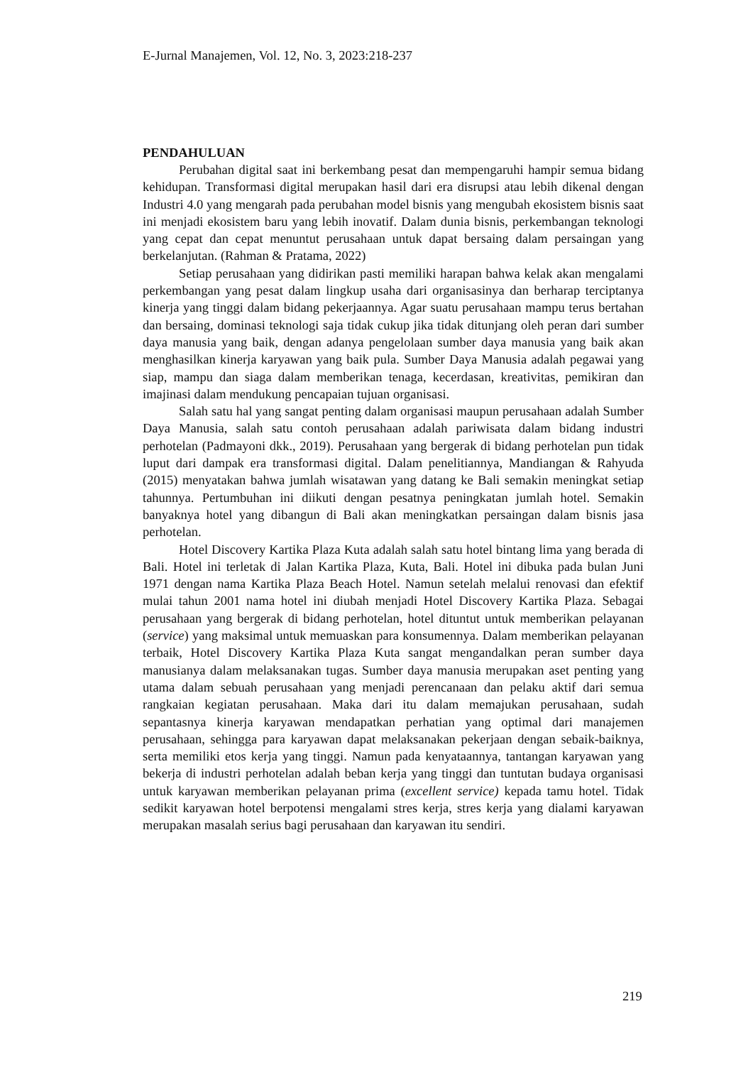E-Jurnal Manajemen, Vol. 12, No. 3, 2023:218-237
PENDAHULUAN
Perubahan digital saat ini berkembang pesat dan mempengaruhi hampir semua bidang kehidupan. Transformasi digital merupakan hasil dari era disrupsi atau lebih dikenal dengan Industri 4.0 yang mengarah pada perubahan model bisnis yang mengubah ekosistem bisnis saat ini menjadi ekosistem baru yang lebih inovatif. Dalam dunia bisnis, perkembangan teknologi yang cepat dan cepat menuntut perusahaan untuk dapat bersaing dalam persaingan yang berkelanjutan. (Rahman & Pratama, 2022)
Setiap perusahaan yang didirikan pasti memiliki harapan bahwa kelak akan mengalami perkembangan yang pesat dalam lingkup usaha dari organisasinya dan berharap terciptanya kinerja yang tinggi dalam bidang pekerjaannya. Agar suatu perusahaan mampu terus bertahan dan bersaing, dominasi teknologi saja tidak cukup jika tidak ditunjang oleh peran dari sumber daya manusia yang baik, dengan adanya pengelolaan sumber daya manusia yang baik akan menghasilkan kinerja karyawan yang baik pula. Sumber Daya Manusia adalah pegawai yang siap, mampu dan siaga dalam memberikan tenaga, kecerdasan, kreativitas, pemikiran dan imajinasi dalam mendukung pencapaian tujuan organisasi.
Salah satu hal yang sangat penting dalam organisasi maupun perusahaan adalah Sumber Daya Manusia, salah satu contoh perusahaan adalah pariwisata dalam bidang industri perhotelan (Padmayoni dkk., 2019). Perusahaan yang bergerak di bidang perhotelan pun tidak luput dari dampak era transformasi digital. Dalam penelitiannya, Mandiangan & Rahyuda (2015) menyatakan bahwa jumlah wisatawan yang datang ke Bali semakin meningkat setiap tahunnya. Pertumbuhan ini diikuti dengan pesatnya peningkatan jumlah hotel. Semakin banyaknya hotel yang dibangun di Bali akan meningkatkan persaingan dalam bisnis jasa perhotelan.
Hotel Discovery Kartika Plaza Kuta adalah salah satu hotel bintang lima yang berada di Bali. Hotel ini terletak di Jalan Kartika Plaza, Kuta, Bali. Hotel ini dibuka pada bulan Juni 1971 dengan nama Kartika Plaza Beach Hotel. Namun setelah melalui renovasi dan efektif mulai tahun 2001 nama hotel ini diubah menjadi Hotel Discovery Kartika Plaza. Sebagai perusahaan yang bergerak di bidang perhotelan, hotel dituntut untuk memberikan pelayanan (service) yang maksimal untuk memuaskan para konsumennya. Dalam memberikan pelayanan terbaik, Hotel Discovery Kartika Plaza Kuta sangat mengandalkan peran sumber daya manusianya dalam melaksanakan tugas. Sumber daya manusia merupakan aset penting yang utama dalam sebuah perusahaan yang menjadi perencanaan dan pelaku aktif dari semua rangkaian kegiatan perusahaan. Maka dari itu dalam memajukan perusahaan, sudah sepantasnya kinerja karyawan mendapatkan perhatian yang optimal dari manajemen perusahaan, sehingga para karyawan dapat melaksanakan pekerjaan dengan sebaik-baiknya, serta memiliki etos kerja yang tinggi. Namun pada kenyataannya, tantangan karyawan yang bekerja di industri perhotelan adalah beban kerja yang tinggi dan tuntutan budaya organisasi untuk karyawan memberikan pelayanan prima (excellent service) kepada tamu hotel. Tidak sedikit karyawan hotel berpotensi mengalami stres kerja, stres kerja yang dialami karyawan merupakan masalah serius bagi perusahaan dan karyawan itu sendiri.
219